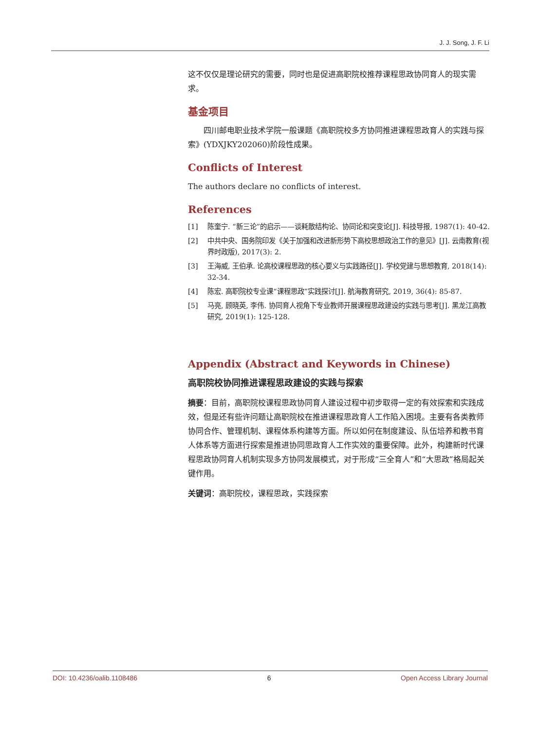J. J. Song, J. F. Li
这不仅仅是理论研究的需要，同时也是促进高职院校推荐课程思政协同育人的现实需求。
基金项目
四川邮电职业技术学院一般课题《高职院校多方协同推进课程思政育人的实践与探索》(YDXJKY202060)阶段性成果。
Conflicts of Interest
The authors declare no conflicts of interest.
References
[1] 陈奎宁. “新三论”的启示——谈耗散结构论、协同论和突变论[J]. 科技导报, 1987(1): 40-42.
[2] 中共中央、国务院印发《关于加强和改进新形势下高校思想政治工作的意见》[J]. 云南教育(视界时政版), 2017(3): 2.
[3] 王海威, 王伯承. 论高校课程思政的核心要义与实践路径[J]. 学校党建与思想教育, 2018(14): 32-34.
[4] 陈宏. 高职院校专业课“课程思政”实践探讨[J]. 航海教育研究, 2019, 36(4): 85-87.
[5] 马亮, 顾晓英, 李伟. 协同育人视角下专业教师开展课程思政建设的实践与思考[J]. 黑龙江高教研究, 2019(1): 125-128.
Appendix (Abstract and Keywords in Chinese)
高职院校协同推进课程思政建设的实践与探索
摘要：目前，高职院校课程思政协同育人建设过程中初步取得一定的有效探索和实践成效，但是还有些许问题让高职院校在推进课程思政育人工作陷入困境。主要有各类教师协同合作、管理机制、课程体系构建等方面。所以如何在制度建设、队伍培养和教书育人体系等方面进行探索是推进协同思政育人工作实效的重要保障。此外，构建新时代课程思政协同育人机制实现多方协同发展模式，对于形成“三全育人”和“大思政”格局起关键作用。
关键词：高职院校，课程思政，实践探索
DOI: 10.4236/oalib.1108486 6 Open Access Library Journal